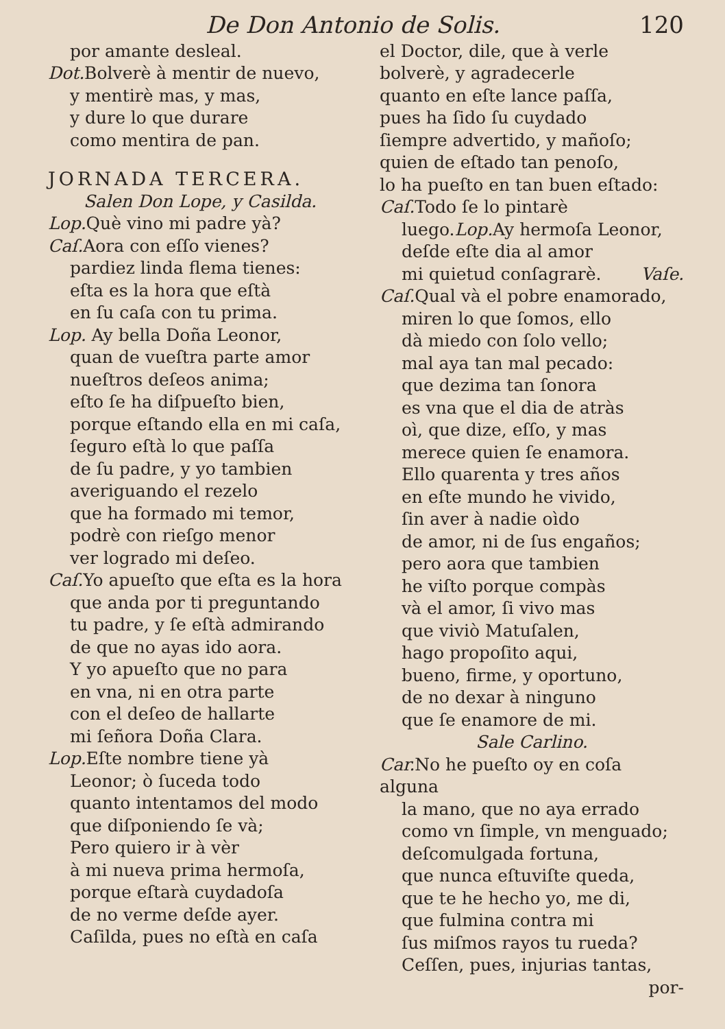De Don Antonio de Solis. 120
por amante desleal.
Dot. Bolverè à mentir de nuevo,
y mentirè mas, y mas,
y dure lo que durare
como mentira de pan.
JORNADA TERCERA.
Salen Don Lope, y Casilda.
Lop. Què vino mi padre yà?
Caſ. Aora con eſſo vienes?
pardiez linda flema tienes:
eſta es la hora que eſtà
en ſu caſa con tu prima.
Lop. Ay bella Doña Leonor,
quan de vueſtra parte amor
nueſtros deſeos anima;
eſto ſe ha diſpueſto bien,
porque eſtando ella en mi caſa,
ſeguro eſtà lo que paſſa
de ſu padre, y yo tambien
averiguando el rezelo
que ha formado mi temor,
podrè con rieſgo menor
ver logrado mi deſeo.
Caſ. Yo apueſto que eſta es la hora
que anda por ti preguntando
tu padre, y ſe eſtà admirando
de que no ayas ido aora.
Y yo apueſto que no para
en vna, ni en otra parte
con el deſeo de hallarte
mi ſeñora Doña Clara.
Lop. Eſte nombre tiene yà
Leonor; ò ſuceda todo
quanto intentamos del modo
que diſponiendo ſe và;
Pero quiero ir à vèr
à mi nueva prima hermoſa,
porque eſtarà cuydadoſa
de no verme deſde ayer.
Caſilda, pues no eſtà en caſa
el Doctor, dile, que à verle
bolverè, y agradecerle
quanto en eſte lance paſſa,
pues ha ſido ſu cuydado
ſiempre advertido, y mañoſo;
quien de eſtado tan penoſo,
lo ha pueſto en tan buen eſtado:
Caſ. Todo ſe lo pintarè
luego.Lop. Ay hermoſa Leonor,
deſde eſte dia al amor
mi quietud conſagrarè. Vaſe.
Caſ. Qual và el pobre enamorado,
miren lo que ſomos, ello
dà miedo con ſolo vello;
mal aya tan mal pecado:
que dezima tan ſonora
es vna que el dia de atràs
oì, que dize, eſſo, y mas
merece quien ſe enamora.
Ello quarenta y tres años
en eſte mundo he vivido,
ſin aver à nadie oìdo
de amor, ni de ſus engaños;
pero aora que tambien
he viſto porque compàs
và el amor, ſi vivo mas
que viviò Matuſalen,
hago propoſito aqui,
bueno, firme, y oportuno,
de no dexar à ninguno
que ſe enamore de mi.
Sale Carlino.
Car. No he pueſto oy en coſa alguna
la mano, que no aya errado
como vn ſimple, vn menguado;
deſcomulgada fortuna,
que nunca eſtuviſte queda,
que te he hecho yo, me di,
que fulmina contra mi
ſus miſmos rayos tu rueda?
Ceſſen, pues, injurias tantas,
por-